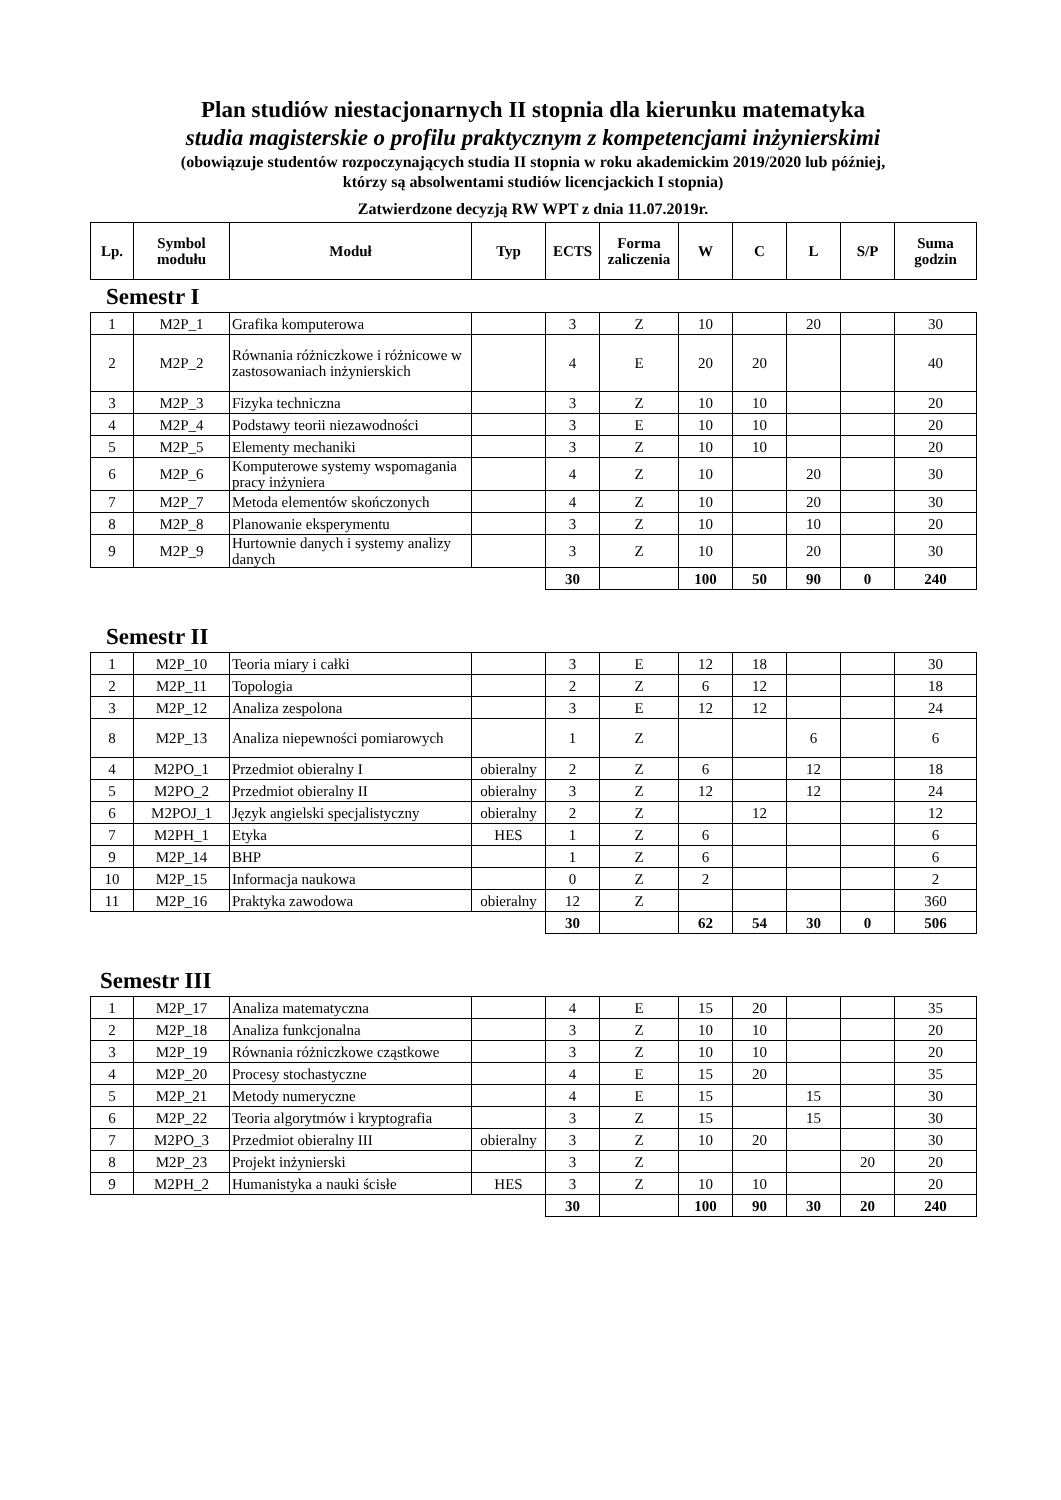Plan studiów niestacjonarnych II stopnia dla kierunku matematyka
studia magisterskie o profilu praktycznym z kompetencjami inżynierskimi
(obowiązuje studentów rozpoczynających studia II stopnia w roku akademickim 2019/2020 lub później,
którzy są absolwentami studiów licencjackich I stopnia)
Zatwierdzone decyzją RW WPT z dnia 11.07.2019r.
| Lp. | Symbol modułu | Moduł | Typ | ECTS | Forma zaliczenia | W | C | L | S/P | Suma godzin |
| --- | --- | --- | --- | --- | --- | --- | --- | --- | --- | --- |
Semestr I
| 1 | M2P_1 | Grafika komputerowa | | 3 | Z | 10 | | 20 | | 30 |
| 2 | M2P_2 | Równania różniczkowe i różnicowe w zastosowaniach inżynierskich | | 4 | E | 20 | 20 | | | 40 |
| 3 | M2P_3 | Fizyka techniczna | | 3 | Z | 10 | 10 | | | 20 |
| 4 | M2P_4 | Podstawy teorii niezawodności | | 3 | E | 10 | 10 | | | 20 |
| 5 | M2P_5 | Elementy mechaniki | | 3 | Z | 10 | 10 | | | 20 |
| 6 | M2P_6 | Komputerowe systemy wspomagania pracy inżyniera | | 4 | Z | 10 | | 20 | | 30 |
| 7 | M2P_7 | Metoda elementów skończonych | | 4 | Z | 10 | | 20 | | 30 |
| 8 | M2P_8 | Planowanie eksperymentu | | 3 | Z | 10 | | 10 | | 20 |
| 9 | M2P_9 | Hurtownie danych i systemy analizy danych | | 3 | Z | 10 | | 20 | | 30 |
| | | | | 30 | | 100 | 50 | 90 | 0 | 240 |
Semestr II
| 1 | M2P_10 | Teoria miary i całki | | 3 | E | 12 | 18 | | | 30 |
| 2 | M2P_11 | Topologia | | 2 | Z | 6 | 12 | | | 18 |
| 3 | M2P_12 | Analiza zespolona | | 3 | E | 12 | 12 | | | 24 |
| 8 | M2P_13 | Analiza niepewności pomiarowych | | 1 | Z | | | 6 | | 6 |
| 4 | M2PO_1 | Przedmiot obieralny I | obieralny | 2 | Z | 6 | | 12 | | 18 |
| 5 | M2PO_2 | Przedmiot obieralny II | obieralny | 3 | Z | 12 | | 12 | | 24 |
| 6 | M2POJ_1 | Język angielski specjalistyczny | obieralny | 2 | Z | | 12 | | | 12 |
| 7 | M2PH_1 | Etyka | HES | 1 | Z | 6 | | | | 6 |
| 9 | M2P_14 | BHP | | 1 | Z | 6 | | | | 6 |
| 10 | M2P_15 | Informacja naukowa | | 0 | Z | 2 | | | | 2 |
| 11 | M2P_16 | Praktyka zawodowa | obieralny | 12 | Z | | | | | 360 |
| | | | | 30 | | 62 | 54 | 30 | 0 | 506 |
Semestr III
| 1 | M2P_17 | Analiza matematyczna | | 4 | E | 15 | 20 | | | 35 |
| 2 | M2P_18 | Analiza funkcjonalna | | 3 | Z | 10 | 10 | | | 20 |
| 3 | M2P_19 | Równania różniczkowe cząstkowe | | 3 | Z | 10 | 10 | | | 20 |
| 4 | M2P_20 | Procesy stochastyczne | | 4 | E | 15 | 20 | | | 35 |
| 5 | M2P_21 | Metody numeryczne | | 4 | E | 15 | | 15 | | 30 |
| 6 | M2P_22 | Teoria algorytmów i kryptografia | | 3 | Z | 15 | | 15 | | 30 |
| 7 | M2PO_3 | Przedmiot obieralny III | obieralny | 3 | Z | 10 | 20 | | | 30 |
| 8 | M2P_23 | Projekt inżynierski | | 3 | Z | | | | 20 | 20 |
| 9 | M2PH_2 | Humanistyka a nauki ścisłe | HES | 3 | Z | 10 | 10 | | | 20 |
| | | | | 30 | | 100 | 90 | 30 | 20 | 240 |